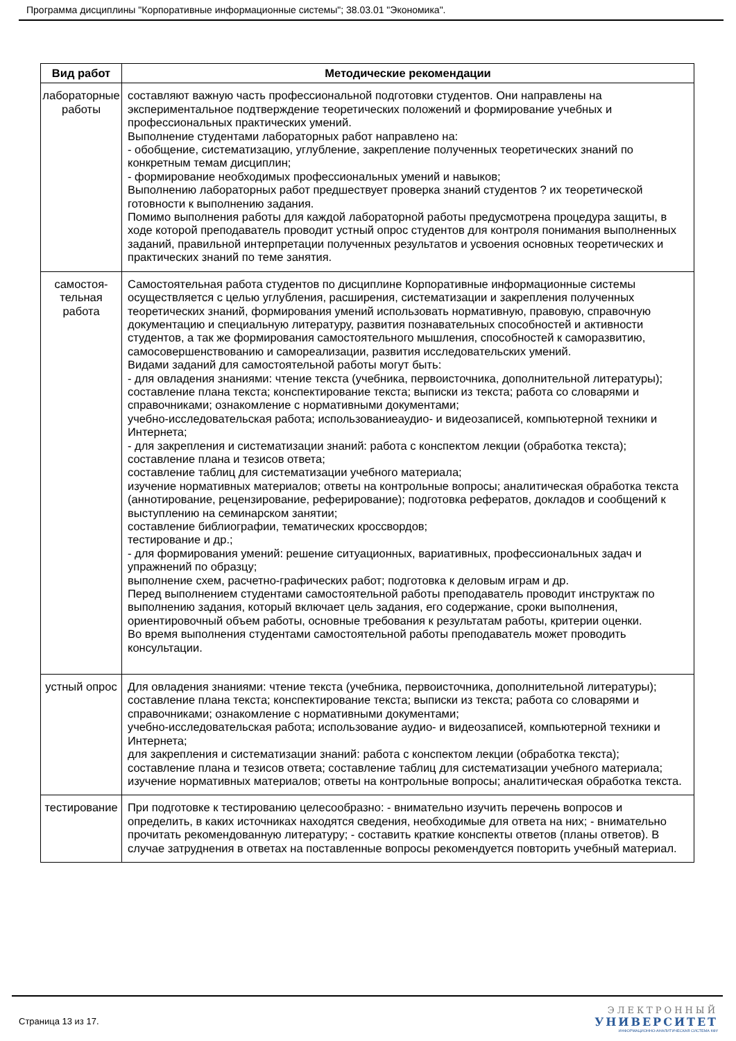Программа дисциплины "Корпоративные информационные системы"; 38.03.01 "Экономика".
| Вид работ | Методические рекомендации |
| --- | --- |
| лабораторные работы | составляют важную часть профессиональной подготовки студентов. Они направлены на экспериментальное подтверждение теоретических положений и формирование учебных и профессиональных практических умений. Выполнение студентами лабораторных работ направлено на: - обобщение, систематизацию, углубление, закрепление полученных теоретических знаний по конкретным темам дисциплин; - формирование необходимых профессиональных умений и навыков; Выполнению лабораторных работ предшествует проверка знаний студентов ? их теоретической готовности к выполнению задания. Помимо выполнения работы для каждой лабораторной работы предусмотрена процедура защиты, в ходе которой преподаватель проводит устный опрос студентов для контроля понимания выполненных заданий, правильной интерпретации полученных результатов и усвоения основных теоретических и практических знаний по теме занятия. |
| самостоя- тельная работа | Самостоятельная работа студентов по дисциплине Корпоративные информационные системы осуществляется с целью углубления, расширения, систематизации и закрепления полученных теоретических знаний, формирования умений использовать нормативную, правовую, справочную документацию и специальную литературу, развития познавательных способностей и активности студентов, а так же формирования самостоятельного мышления, способностей к саморазвитию, самосовершенствованию и самореализации, развития исследовательских умений. Видами заданий для самостоятельной работы могут быть: - для овладения знаниями: чтение текста (учебника, первоисточника, дополнительной литературы); составление плана текста; конспектирование текста; выписки из текста; работа со словарями и справочниками; ознакомление с нормативными документами; учебно-исследовательская работа; использованиеаудио- и видеозаписей, компьютерной техники и Интернета; - для закрепления и систематизации знаний: работа с конспектом лекции (обработка текста); составление плана и тезисов ответа; составление таблиц для систематизации учебного материала; изучение нормативных материалов; ответы на контрольные вопросы; аналитическая обработка текста (аннотирование, рецензирование, реферирование); подготовка рефератов, докладов и сообщений к выступлению на семинарском занятии; составление библиографии, тематических кроссвордов; тестирование и др.; - для формирования умений: решение ситуационных, вариативных, профессиональных задач и упражнений по образцу; выполнение схем, расчетно-графических работ; подготовка к деловым играм и др. Перед выполнением студентами самостоятельной работы преподаватель проводит инструктаж по выполнению задания, который включает цель задания, его содержание, сроки выполнения, ориентировочный объем работы, основные требования к результатам работы, критерии оценки. Во время выполнения студентами самостоятельной работы преподаватель может проводить консультации. |
| устный опрос | Для овладения знаниями: чтение текста (учебника, первоисточника, дополнительной литературы); составление плана текста; конспектирование текста; выписки из текста; работа со словарями и справочниками; ознакомление с нормативными документами; учебно-исследовательская работа; использование аудио- и видеозаписей, компьютерной техники и Интернета; для закрепления и систематизации знаний: работа с конспектом лекции (обработка текста); составление плана и тезисов ответа; составление таблиц для систематизации учебного материала; изучение нормативных материалов; ответы на контрольные вопросы; аналитическая обработка текста. |
| тестирование | При подготовке к тестированию целесообразно: - внимательно изучить перечень вопросов и определить, в каких источниках находятся сведения, необходимые для ответа на них; - внимательно прочитать рекомендованную литературу; - составить краткие конспекты ответов (планы ответов). В случае затруднения в ответах на поставленные вопросы рекомендуется повторить учебный материал. |
Страница 13 из 17.
ЭЛЕКТРОННЫЙ
УНИВЕРСИТЕТ
ИНФОРМАЦИОННО-АНАЛИТИЧЕСКАЯ СИСТЕМА КФУ